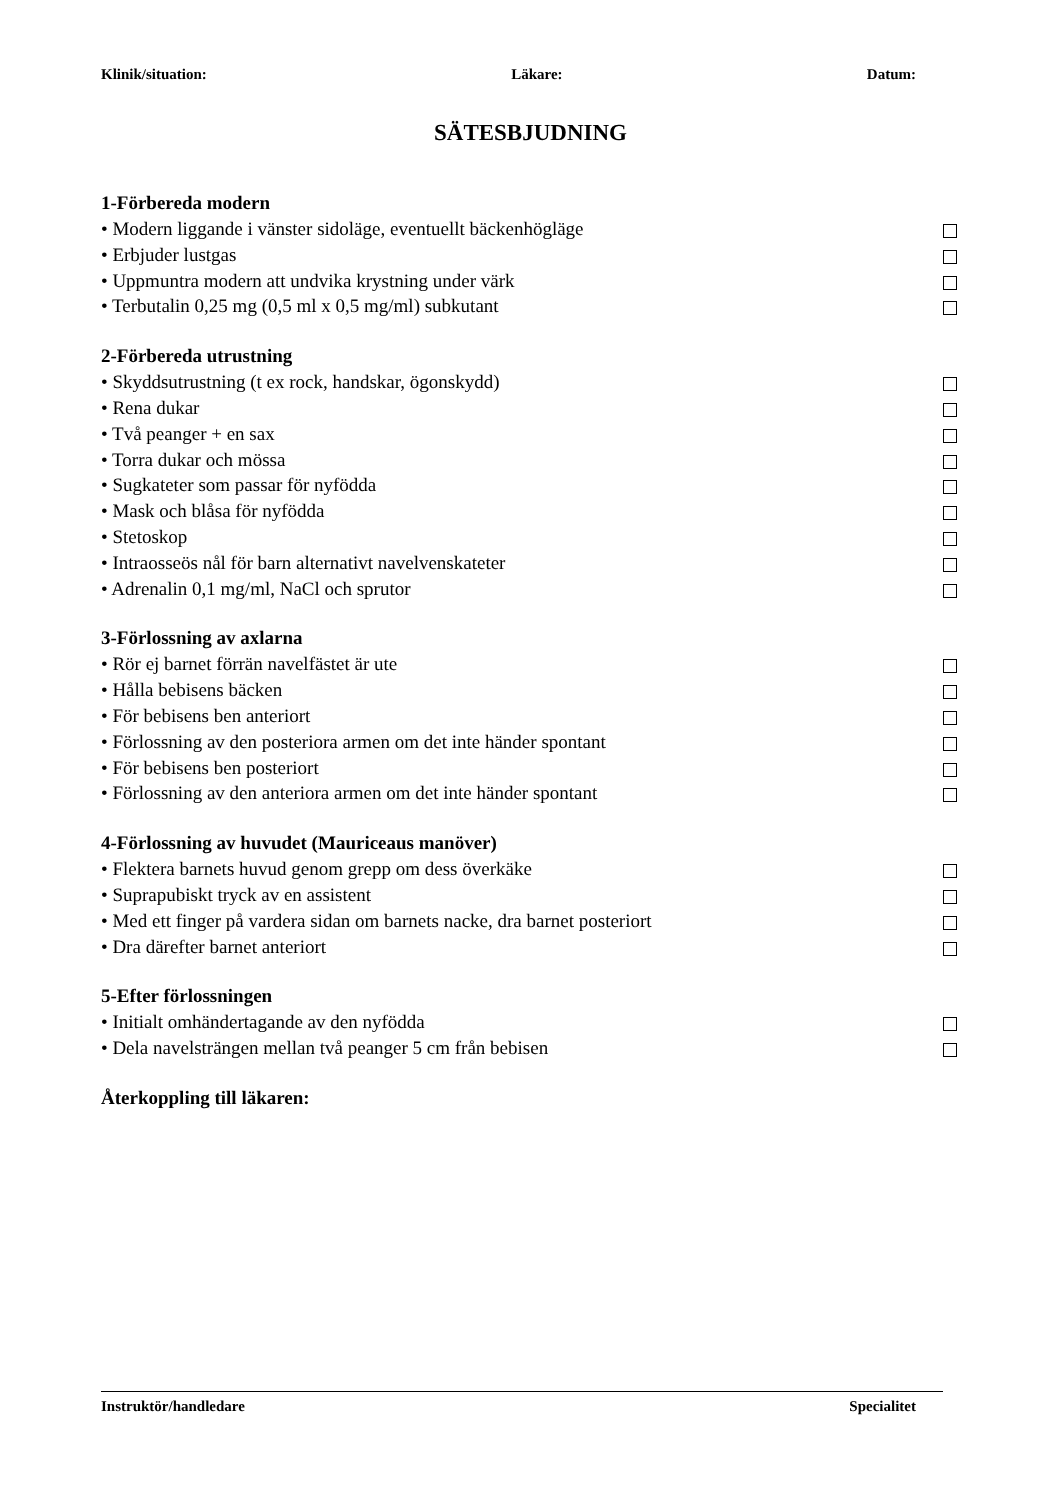Klinik/situation: Läkare: Datum:
SÄTESBJUDNING
1-Förbereda modern
• Modern liggande i vänster sidoläge, eventuellt bäckenhögläge
• Erbjuder lustgas
• Uppmuntra modern att undvika krystning under värk
• Terbutalin 0,25 mg (0,5 ml x 0,5 mg/ml) subkutant
2-Förbereda utrustning
• Skyddsutrustning (t ex rock, handskar, ögonskydd)
• Rena dukar
• Två peanger + en sax
• Torra dukar och mössa
• Sugkateter som passar för nyfödda
• Mask och blåsa för nyfödda
• Stetoskop
• Intraosseös nål för barn alternativt navelvenskateter
• Adrenalin 0,1 mg/ml, NaCl och sprutor
3-Förlossning av axlarna
• Rör ej barnet förrän navelfästet är ute
• Hålla bebisens bäcken
• För bebisens ben anteriort
• Förlossning av den posteriora armen om det inte händer spontant
• För bebisens ben posteriort
• Förlossning av den anteriora armen om det inte händer spontant
4-Förlossning av huvudet (Mauriceaus manöver)
• Flektera barnets huvud genom grepp om dess överkäke
• Suprapubiskt tryck av en assistent
• Med ett finger på vardera sidan om barnets nacke, dra barnet posteriort
• Dra därefter barnet anteriort
5-Efter förlossningen
• Initialt omhändertagande av den nyfödda
• Dela navelsträngen mellan två peanger 5 cm från bebisen
Återkoppling till läkaren:
Instruktör/handledare Specialitet